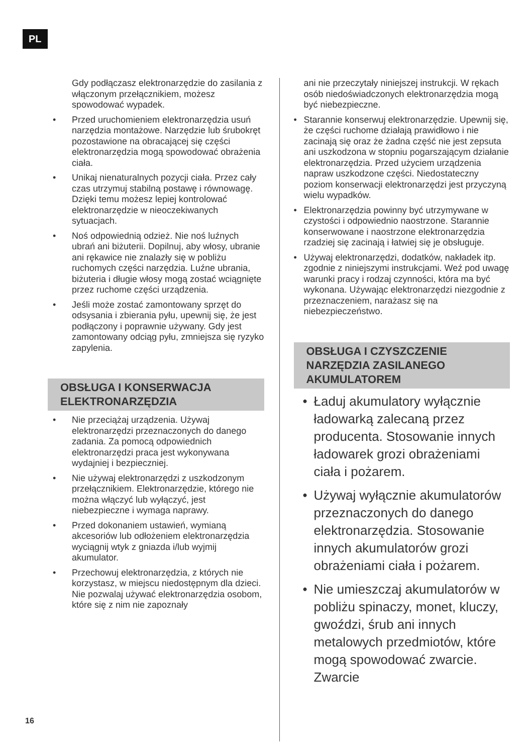PL
Gdy podłączasz elektronarzędzie do zasilania z włączonym przełącznikiem, możesz spowodować wypadek.
• Przed uruchomieniem elektronarzędzia usuń narzędzia montażowe. Narzędzie lub śrubokręt pozostawione na obracającej się części elektronarzędzia mogą spowodować obrażenia ciała.
• Unikaj nienaturalnych pozycji ciała. Przez cały czas utrzymuj stabilną postawę i równowagę. Dzięki temu możesz lepiej kontrolować elektronarzędzie w nieoczekiwanych sytuacjach.
• Noś odpowiednią odzież. Nie noś luźnych ubrań ani biżuterii. Dopilnuj, aby włosy, ubranie ani rękawice nie znalazły się w pobliżu ruchomych części narzędzia. Luźne ubrania, biżuteria i długie włosy mogą zostać wciągnięte przez ruchome części urządzenia.
• Jeśli może zostać zamontowany sprzęt do odsysania i zbierania pyłu, upewnij się, że jest podłączony i poprawnie używany. Gdy jest zamontowany odciąg pyłu, zmniejsza się ryzyko zapylenia.
OBSŁUGA I KONSERWACJA ELEKTRONARZĘDZIA
• Nie przeciążaj urządzenia. Używaj elektronarzędzi przeznaczonych do danego zadania. Za pomocą odpowiednich elektronarzędzi praca jest wykonywana wydajniej i bezpieczniej.
• Nie używaj elektronarzędzi z uszkodzonym przełącznikiem. Elektronarzędzie, którego nie można włączyć lub wyłączyć, jest niebezpieczne i wymaga naprawy.
• Przed dokonaniem ustawień, wymianą akcesoriów lub odłożeniem elektronarzędzia wyciągnij wtyk z gniazda i/lub wyjmij akumulator.
• Przechowuj elektronarzędzia, z których nie korzystasz, w miejscu niedostępnym dla dzieci. Nie pozwalaj używać elektronarzędzia osobom, które się z nim nie zapoznały
ani nie przeczytały niniejszej instrukcji. W rękach osób niedoświadczonych elektronarzędzia mogą być niebezpieczne.
• Starannie konserwuj elektronarzędzie. Upewnij się, że części ruchome działają prawidłowo i nie zacinają się oraz że żadna część nie jest zepsuta ani uszkodzona w stopniu pogarszającym działanie elektronarzędzia. Przed użyciem urządzenia napraw uszkodzone części. Niedostateczny poziom konserwacji elektronarzędzi jest przyczyną wielu wypadków.
• Elektronarzędzia powinny być utrzymywane w czystości i odpowiednio naostrzone. Starannie konserwowane i naostrzone elektronarzędzia rzadziej się zacinają i łatwiej się je obsługuje.
• Używaj elektronarzędzi, dodatków, nakładek itp. zgodnie z niniejszymi instrukcjami. Weź pod uwagę warunki pracy i rodzaj czynności, która ma być wykonana. Używając elektronarzędzi niezgodnie z przeznaczeniem, narażasz się na niebezpieczeństwo.
OBSŁUGA I CZYSZCZENIE NARZĘDZIA ZASILANEGO AKUMULATOREM
• Ładuj akumulatory wyłącznie ładowarką zalecaną przez producenta. Stosowanie innych ładowarek grozi obrażeniami ciała i pożarem.
• Używaj wyłącznie akumulatorów przeznaczonych do danego elektronarzędzia. Stosowanie innych akumulatorów grozi obrażeniami ciała i pożarem.
• Nie umieszczaj akumulatorów w pobliżu spinaczy, monet, kluczy, gwoździ, śrub ani innych metalowych przedmiotów, które mogą spowodować zwarcie. Zwarcie
16